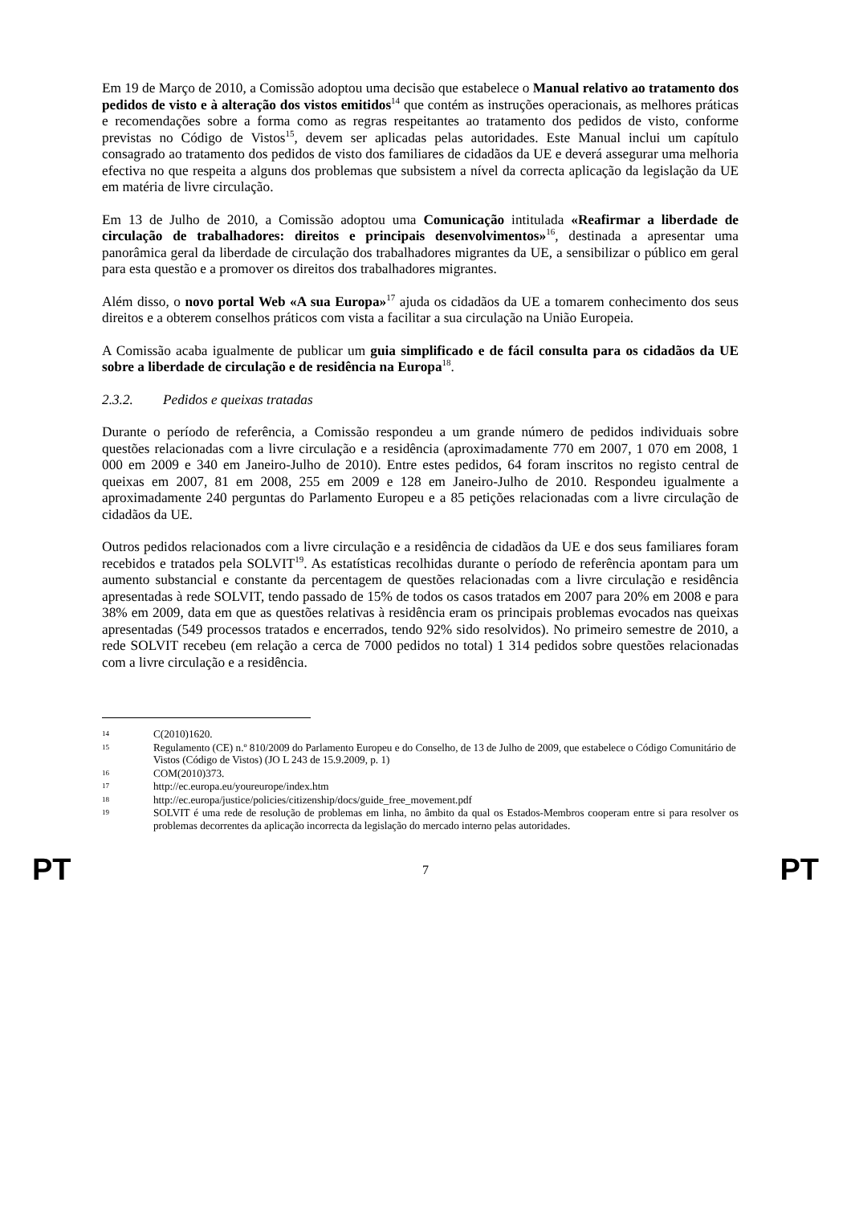Em 19 de Março de 2010, a Comissão adoptou uma decisão que estabelece o Manual relativo ao tratamento dos pedidos de visto e à alteração dos vistos emitidos<sup>14</sup> que contém as instruções operacionais, as melhores práticas e recomendações sobre a forma como as regras respeitantes ao tratamento dos pedidos de visto, conforme previstas no Código de Vistos<sup>15</sup>, devem ser aplicadas pelas autoridades. Este Manual inclui um capítulo consagrado ao tratamento dos pedidos de visto dos familiares de cidadãos da UE e deverá assegurar uma melhoria efectiva no que respeita a alguns dos problemas que subsistem a nível da correcta aplicação da legislação da UE em matéria de livre circulação.
Em 13 de Julho de 2010, a Comissão adoptou uma Comunicação intitulada «Reafirmar a liberdade de circulação de trabalhadores: direitos e principais desenvolvimentos»<sup>16</sup>, destinada a apresentar uma panorâmica geral da liberdade de circulação dos trabalhadores migrantes da UE, a sensibilizar o público em geral para esta questão e a promover os direitos dos trabalhadores migrantes.
Além disso, o novo portal Web «A sua Europa»<sup>17</sup> ajuda os cidadãos da UE a tomarem conhecimento dos seus direitos e a obterem conselhos práticos com vista a facilitar a sua circulação na União Europeia.
A Comissão acaba igualmente de publicar um guia simplificado e de fácil consulta para os cidadãos da UE sobre a liberdade de circulação e de residência na Europa<sup>18</sup>.
2.3.2. Pedidos e queixas tratadas
Durante o período de referência, a Comissão respondeu a um grande número de pedidos individuais sobre questões relacionadas com a livre circulação e a residência (aproximadamente 770 em 2007, 1 070 em 2008, 1 000 em 2009 e 340 em Janeiro-Julho de 2010). Entre estes pedidos, 64 foram inscritos no registo central de queixas em 2007, 81 em 2008, 255 em 2009 e 128 em Janeiro-Julho de 2010. Respondeu igualmente a aproximadamente 240 perguntas do Parlamento Europeu e a 85 petições relacionadas com a livre circulação de cidadãos da UE.
Outros pedidos relacionados com a livre circulação e a residência de cidadãos da UE e dos seus familiares foram recebidos e tratados pela SOLVIT<sup>19</sup>. As estatísticas recolhidas durante o período de referência apontam para um aumento substancial e constante da percentagem de questões relacionadas com a livre circulação e residência apresentadas à rede SOLVIT, tendo passado de 15% de todos os casos tratados em 2007 para 20% em 2008 e para 38% em 2009, data em que as questões relativas à residência eram os principais problemas evocados nas queixas apresentadas (549 processos tratados e encerrados, tendo 92% sido resolvidos). No primeiro semestre de 2010, a rede SOLVIT recebeu (em relação a cerca de 7000 pedidos no total) 1 314 pedidos sobre questões relacionadas com a livre circulação e a residência.
14 C(2010)1620.
15 Regulamento (CE) n.º 810/2009 do Parlamento Europeu e do Conselho, de 13 de Julho de 2009, que estabelece o Código Comunitário de Vistos (Código de Vistos) (JO L 243 de 15.9.2009, p. 1)
16 COM(2010)373.
17 http://ec.europa.eu/youreurope/index.htm
18 http://ec.europa/justice/policies/citizenship/docs/guide_free_movement.pdf
19 SOLVIT é uma rede de resolução de problemas em linha, no âmbito da qual os Estados-Membros cooperam entre si para resolver os problemas decorrentes da aplicação incorrecta da legislação do mercado interno pelas autoridades.
PT 7 PT